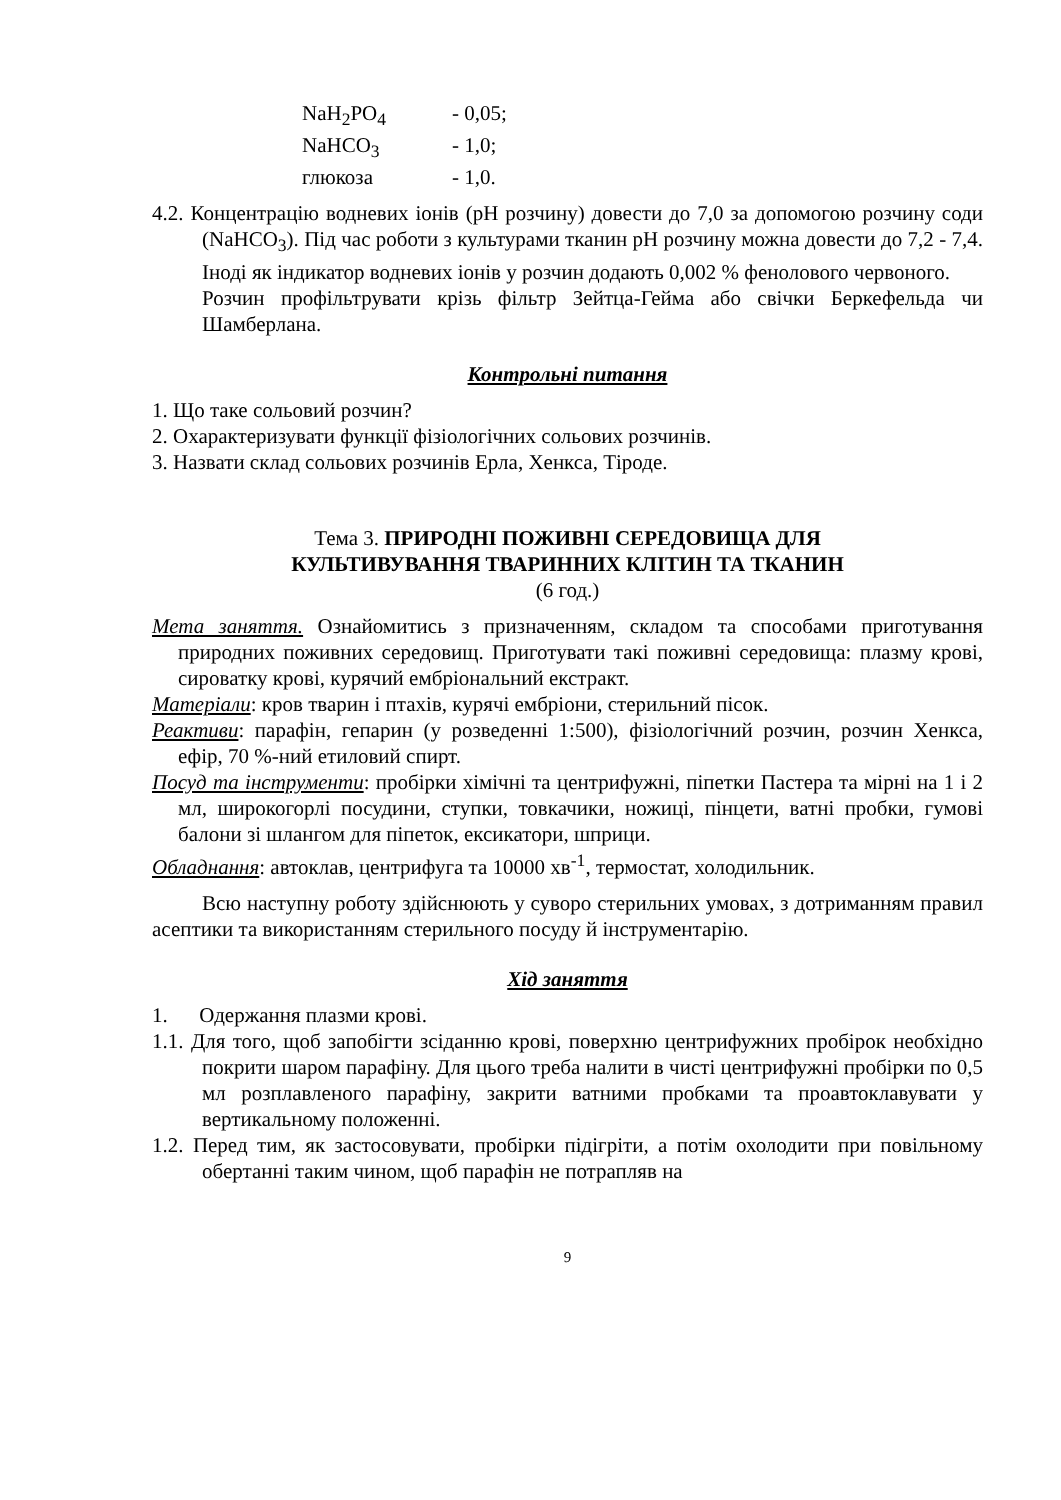NaH<sub>2</sub>PO<sub>4</sub> - 0,05;
NaHCO<sub>3</sub> - 1,0;
глюкоза - 1,0.
4.2. Концентрацію водневих іонів (pH розчину) довести до 7,0 за допомогою розчину соди (NaHCO<sub>3</sub>). Під час роботи з культурами тканин pH розчину можна довести до 7,2 - 7,4. Іноді як індикатор водневих іонів у розчин додають 0,002 % фенолового червоного.
Розчин профільтрувати крізь фільтр Зейтца-Гейма або свічки Беркефельда чи Шамберлана.
Контрольні питання
1. Що таке сольовий розчин?
2. Охарактеризувати функції фізіологічних сольових розчинів.
3. Назвати склад сольових розчинів Ерла, Хенкса, Тіроде.
Тема 3. ПРИРОДНІ ПОЖИВНІ СЕРЕДОВИЩА ДЛЯ
КУЛЬТИВУВАННЯ ТВАРИННИХ КЛІТИН ТА ТКАНИН
(6 год.)
Мета заняття. Ознайомитись з призначенням, складом та способами приготування природних поживних середовищ. Приготувати такі поживні середовища: плазму крові, сироватку крові, курячий ембріональний екстракт.
Матеріали: кров тварин і птахів, курячі ембріони, стерильний пісок.
Реактиви: парафін, гепарин (у розведенні 1:500), фізіологічний розчин, розчин Хенкса, ефір, 70 %-ний етиловий спирт.
Посуд та інструменти: пробірки хімічні та центрифужні, піпетки Пастера та мірні на 1 і 2 мл, широкогорлі посудини, ступки, товкачики, ножиці, пінцети, ватні пробки, гумові балони зі шлангом для піпеток, ексикатори, шприци.
Обладнання: автоклав, центрифуга та 10000 хв<sup>-1</sup>, термостат, холодильник.
Всю наступну роботу здійснюють у суворо стерильних умовах, з дотриманням правил асептики та використанням стерильного посуду й інструментарію.
Хід заняття
1. Одержання плазми крові.
1.1. Для того, щоб запобігти зсіданню крові, поверхню центрифужних пробірок необхідно покрити шаром парафіну. Для цього треба налити в чисті центрифужні пробірки по 0,5 мл розплавленого парафіну, закрити ватними пробками та проавтоклавувати у вертикальному положенні.
1.2. Перед тим, як застосовувати, пробірки підігріти, а потім охолодити при повільному обертанні таким чином, щоб парафін не потрапляв на
9